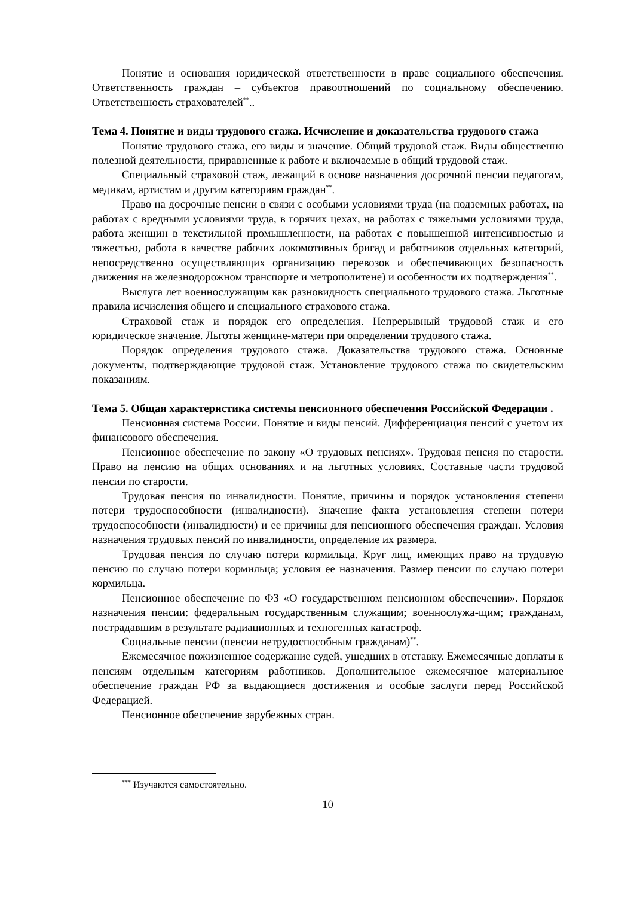Понятие и основания юридической ответственности в праве социального обеспечения. Ответственность граждан – субъектов правоотношений по социальному обеспечению. Ответственность страхователей<sup>**</sup>..
Тема 4. Понятие и виды трудового стажа. Исчисление и доказательства трудового стажа
Понятие трудового стажа, его виды и значение. Общий трудовой стаж. Виды общественно полезной деятельности, приравненные к работе и включаемые в общий трудовой стаж.
Специальный страховой стаж, лежащий в основе назначения досрочной пенсии педагогам, медикам, артистам и другим категориям граждан<sup>**</sup>.
Право на досрочные пенсии в связи с особыми условиями труда (на подземных работах, на работах с вредными условиями труда, в горячих цехах, на работах с тяжелыми условиями труда, работа женщин в текстильной промышленности, на работах с повышенной интенсивностью и тяжестью, работа в качестве рабочих локомотивных бригад и работников отдельных категорий, непосредственно осуществляющих организацию перевозок и обеспечивающих безопасность движения на железнодорожном транспорте и метрополитене) и особенности их подтверждения<sup>**</sup>.
Выслуга лет военнослужащим как разновидность специального трудового стажа. Льготные правила исчисления общего и специального страхового стажа.
Страховой стаж и порядок его определения. Непрерывный трудовой стаж и его юридическое значение. Льготы женщине-матери при определении трудового стажа.
Порядок определения трудового стажа. Доказательства трудового стажа. Основные документы, подтверждающие трудовой стаж. Установление трудового стажа по свидетельским показаниям.
Тема 5. Общая характеристика системы пенсионного обеспечения Российской Федерации .
Пенсионная система России. Понятие и виды пенсий. Дифференциация пенсий с учетом их финансового обеспечения.
Пенсионное обеспечение по закону «О трудовых пенсиях». Трудовая пенсия по старости. Право на пенсию на общих основаниях и на льготных условиях. Составные части трудовой пенсии по старости.
Трудовая пенсия по инвалидности. Понятие, причины и порядок установления степени потери трудоспособности (инвалидности). Значение факта установления степени потери трудоспособности (инвалидности) и ее причины для пенсионного обеспечения граждан. Условия назначения трудовых пенсий по инвалидности, определение их размера.
Трудовая пенсия по случаю потери кормильца. Круг лиц, имеющих право на трудовую пенсию по случаю потери кормильца; условия ее назначения. Размер пенсии по случаю потери кормильца.
Пенсионное обеспечение по ФЗ «О государственном пенсионном обеспечении». Порядок назначения пенсии: федеральным государственным служащим; военнослужа-щим; гражданам, пострадавшим в результате радиационных и техногенных катастроф.
Социальные пенсии (пенсии нетрудоспособным гражданам)<sup>**</sup>.
Ежемесячное пожизненное содержание судей, ушедших в отставку. Ежемесячные доплаты к пенсиям отдельным категориям работников. Дополнительное ежемесячное материальное обеспечение граждан РФ за выдающиеся достижения и особые заслуги перед Российской Федерацией.
Пенсионное обеспечение зарубежных стран.
<sup>***</sup> Изучаются самостоятельно.
10